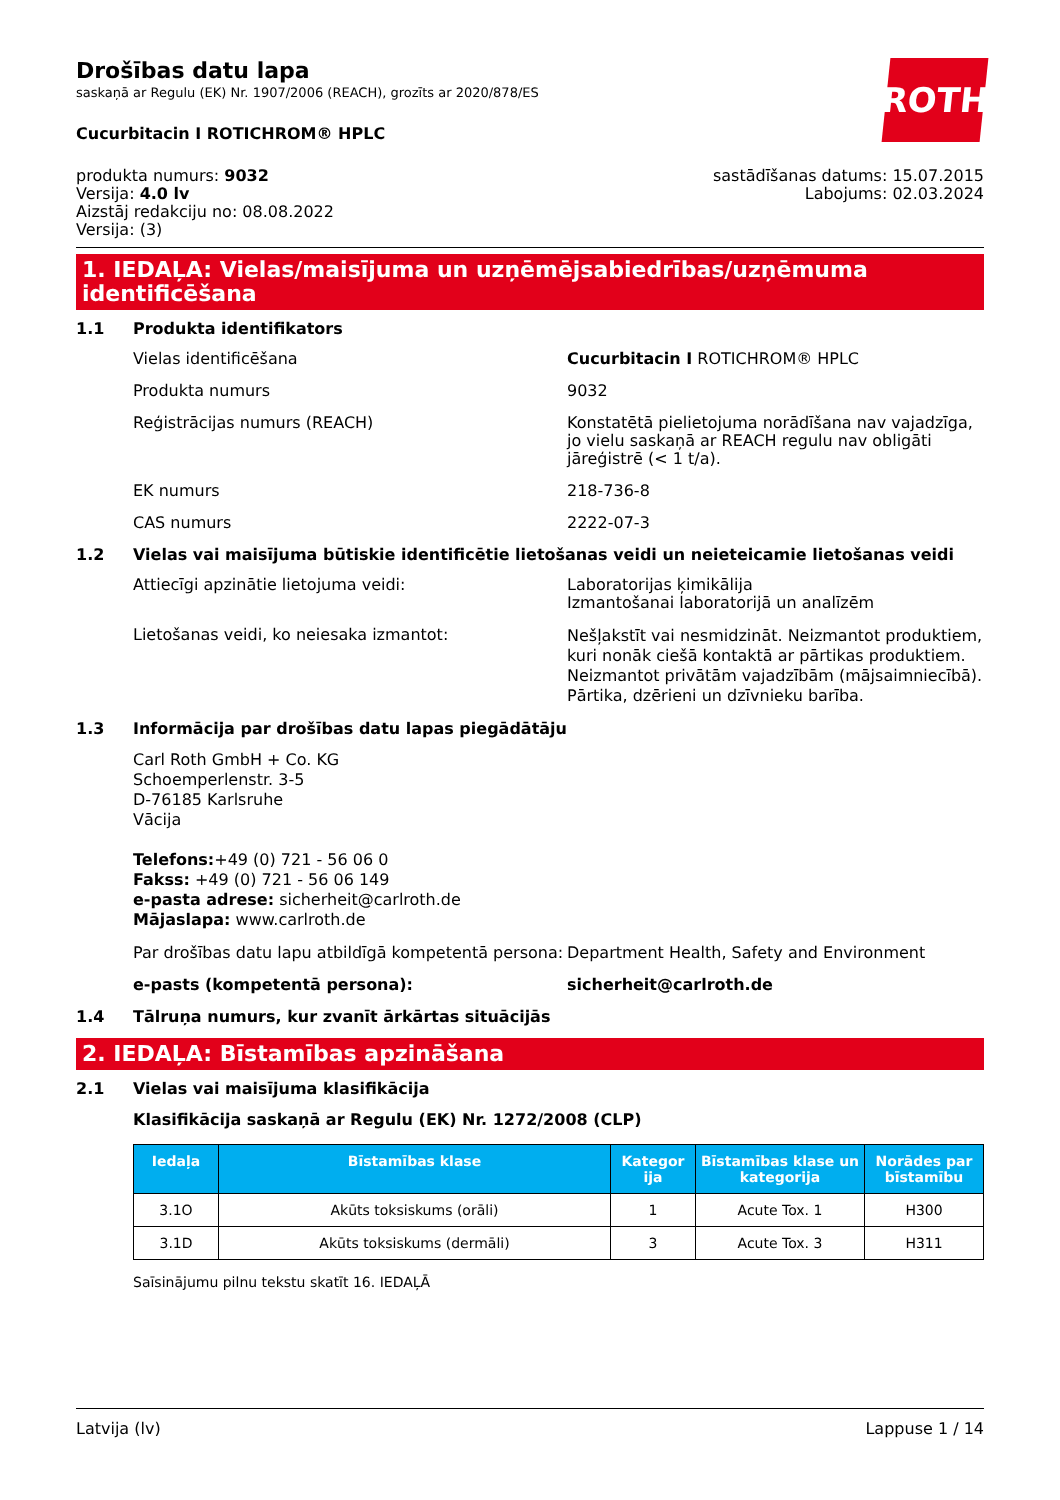ROTH
Drošības datu lapa
saskaņā ar Regulu (EK) Nr. 1907/2006 (REACH), grozīts ar 2020/878/ES
Cucurbitacin I ROTICHROM® HPLC
produkta numurs: 9032
Versija: 4.0 lv
Aizstāj redakciju no: 08.08.2022
Versija: (3)
sastādīšanas datums: 15.07.2015
Labojums: 02.03.2024
1. IEDAĻA: Vielas/maisījuma un uzņēmējsabiedrības/uzņēmuma identificēšana
1.1 Produkta identifikators
Vielas identificēšana Cucurbitacin I ROTICHROM® HPLC
Produkta numurs 9032
Reģistrācijas numurs (REACH) Konstatētā pielietojuma norādīšana nav vajadzīga, jo vielu saskaņā ar REACH regulu nav obligāti jāreģistrē (< 1 t/a).
EK numurs 218-736-8
CAS numurs 2222-07-3
1.2 Vielas vai maisījuma būtiskie identificētie lietošanas veidi un neieteicamie lietošanas veidi
Attiecīgi apzinātie lietojuma veidi: Laboratorijas ķimikālija
Izmantošanai laboratorijā un analīzēm
Lietošanas veidi, ko neiesaka izmantot:
Nešļakstīt vai nesmidzināt. Neizmantot produktiem, kuri nonāk ciešā kontaktā ar pārtikas produktiem. Neizmantot privātām vajadzībām (mājsaimniecībā). Pārtika, dzērieni un dzīvnieku barība.
1.3 Informācija par drošības datu lapas piegādātāju
Carl Roth GmbH + Co. KG
Schoemperlenstr. 3-5
D-76185 Karlsruhe
Vācija
Telefons:+49 (0) 721 - 56 06 0
Fakss: +49 (0) 721 - 56 06 149
e-pasta adrese: sicherheit@carlroth.de
Mājaslapa: www.carlroth.de
Par drošības datu lapu atbildīgā kompetentā persona:
Department Health, Safety and Environment
e-pasts (kompetentā persona): sicherheit@carlroth.de
1.4 Tālruņa numurs, kur zvanīt ārkārtas situācijās
2. IEDAĻA: Bīstamības apzināšana
2.1 Vielas vai maisījuma klasifikācija
Klasifikācija saskaņā ar Regulu (EK) Nr. 1272/2008 (CLP)
| Iedaļa | Bīstamības klase | Kategor ija | Bīstamības klase un kategorija | Norādes par bīstamību |
| --- | --- | --- | --- | --- |
| 3.1O | Akūts toksiskums (orāli) | 1 | Acute Tox. 1 | H300 |
| 3.1D | Akūts toksiskums (dermāli) | 3 | Acute Tox. 3 | H311 |
Saīsinājumu pilnu tekstu skatīt 16. IEDAĻĀ
Latvija (lv) Lappuse 1 / 14